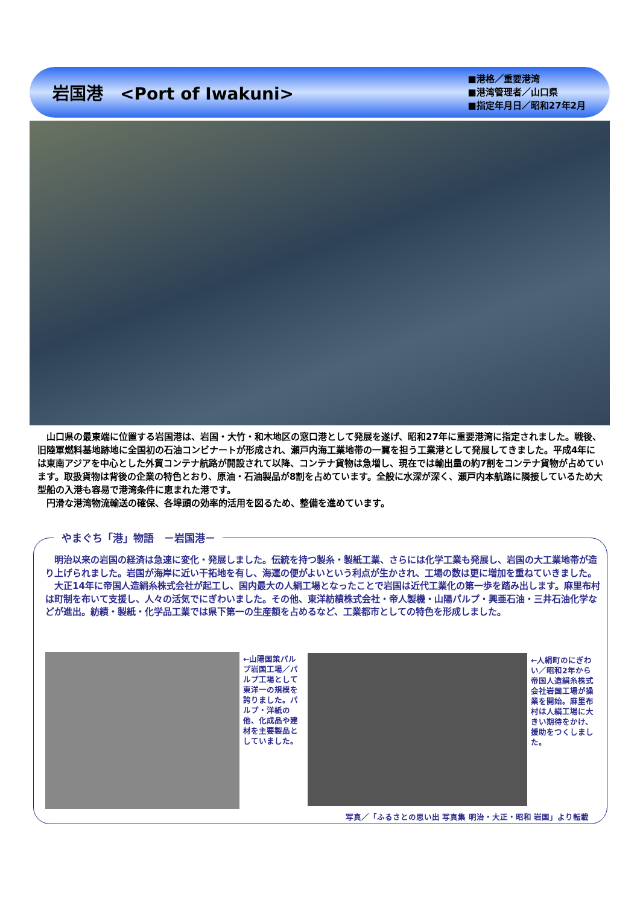岩国港　<Port of Iwakuni>
■港格／重要港湾
■港湾管理者／山口県
■指定年月日／昭和27年2月
山口県の最東端に位置する岩国港は、岩国・大竹・和木地区の窓口港として発展を遂げ、昭和27年に重要港湾に指定されました。戦後、旧陸軍燃料基地跡地に全国初の石油コンビナートが形成され、瀬戸内海工業地帯の一翼を担う工業港として発展してきました。平成4年には東南アジアを中心とした外貿コンテナ航路が開設されて以降、コンテナ貨物は急増し、現在では輸出量の約7割をコンテナ貨物が占めています。取扱貨物は背後の企業の特色とおり、原油・石油製品が8割を占めています。全般に水深が深く、瀬戸内本航路に隣接しているため大型船の入港も容易で港湾条件に恵まれた港です。
円滑な港湾物流輸送の確保、各埠頭の効率的活用を図るため、整備を進めています。
やまぐち「港」物語　－岩国港－
明治以来の岩国の経済は急速に変化・発展しました。伝統を持つ製糸・製紙工業、さらには化学工業も発展し、岩国の大工業地帯が造り上げられました。岩国が海岸に近い干拓地を有し、海運の便がよいという利点が生かされ、工場の数は更に増加を重ねていきました。
大正14年に帝国人造絹糸株式会社が起工し、国内最大の人絹工場となったことで岩国は近代工業化の第一歩を踏み出します。麻里布村は町制を布いて支援し、人々の活気でにぎわいました。その他、東洋紡績株式会社・帝人製機・山陽パルプ・興亜石油・三井石油化学などが進出。紡績・製紙・化学品工業では県下第一の生産額を占めるなど、工業都市としての特色を形成しました。
←山陽国策パルプ岩国工場／パルプ工場として東洋一の規模を誇りました。パルプ・洋紙の他、化成品や建材を主要製品としていました。
←人絹町のにぎわい／昭和2年から帝国人造絹糸株式会社岩国工場が操業を開始。麻里布村は人絹工場に大きい期待をかけ、援助をつくしました。
写真／「ふるさとの思い出 写真集 明治・大正・昭和 岩国」より転載